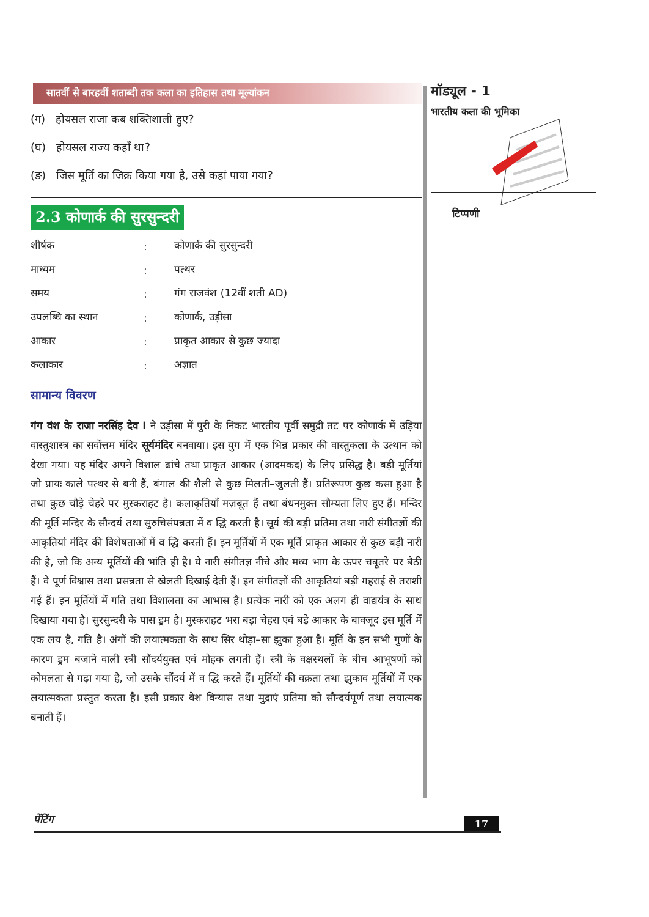सातवीं से बारहवीं शताब्दी तक कला का इतिहास तथा मूल्यांकन
(ग) होयसल राजा कब शक्तिशाली हुए?
(घ) होयसल राज्य कहाँ था?
(ङ) जिस मूर्ति का जिक्र किया गया है, उसे कहां पाया गया?
2.3 कोणार्क की सुरसुन्दरी
| शीर्षक | : | कोणार्क की सुरसुन्दरी |
| माध्यम | : | पत्थर |
| समय | : | गंग राजवंश (12वीं शती AD) |
| उपलब्धि का स्थान | : | कोणार्क, उड़ीसा |
| आकार | : | प्राकृत आकार से कुछ ज्यादा |
| कलाकार | : | अज्ञात |
सामान्य विवरण
गंग वंश के राजा नरसिंह देव I ने उड़ीसा में पुरी के निकट भारतीय पूर्वी समुद्री तट पर कोणार्क में उड़िया वास्तुशास्त्र का सर्वोत्तम मंदिर सूर्यमंदिर बनवाया। इस युग में एक भिन्न प्रकार की वास्तुकला के उत्थान को देखा गया। यह मंदिर अपने विशाल ढांचे तथा प्राकृत आकार (आदमकद) के लिए प्रसिद्ध है। बड़ी मूर्तियां जो प्रायः काले पत्थर से बनी हैं, बंगाल की शैली से कुछ मिलती–जुलती हैं। प्रतिरूपण कुछ कसा हुआ है तथा कुछ चौड़े चेहरे पर मुस्कराहट है। कलाकृतियाँ मज़बूत हैं तथा बंधनमुक्त सौम्यता लिए हुए हैं। मन्दिर की मूर्ति मन्दिर के सौन्दर्य तथा सुरुचिसंपन्नता में व द्धि करती है। सूर्य की बड़ी प्रतिमा तथा नारी संगीतज्ञों की आकृतियां मंदिर की विशेषताओं में व द्धि करती हैं। इन मूर्तियों में एक मूर्ति प्राकृत आकार से कुछ बड़ी नारी की है, जो कि अन्य मूर्तियों की भांति ही है। ये नारी संगीतज्ञ नीचे और मध्य भाग के ऊपर चबूतरे पर बैठी हैं। वे पूर्ण विश्वास तथा प्रसन्नता से खेलती दिखाई देती हैं। इन संगीतज्ञों की आकृतियां बड़ी गहराई से तराशी गई हैं। इन मूर्तियों में गति तथा विशालता का आभास है। प्रत्येक नारी को एक अलग ही वाद्ययंत्र के साथ दिखाया गया है। सुरसुन्दरी के पास ड्रम है। मुस्कराहट भरा बड़ा चेहरा एवं बड़े आकार के बावजूद इस मूर्ति में एक लय है, गति है। अंगों की लयात्मकता के साथ सिर थोड़ा–सा झुका हुआ है। मूर्ति के इन सभी गुणों के कारण ड्रम बजाने वाली स्त्री सौंदर्ययुक्त एवं मोहक लगती हैं। स्त्री के वक्षस्थलों के बीच आभूषणों को कोमलता से गढ़ा गया है, जो उसके सौंदर्य में व द्धि करते हैं। मूर्तियों की वक्रता तथा झुकाव मूर्तियों में एक लयात्मकता प्रस्तुत करता है। इसी प्रकार वेश विन्यास तथा मुद्राएं प्रतिमा को सौन्दर्यपूर्ण तथा लयात्मक बनाती हैं।
मॉड्यूल - 1
भारतीय कला की भूमिका
टिप्पणी
पेंटिंग 17